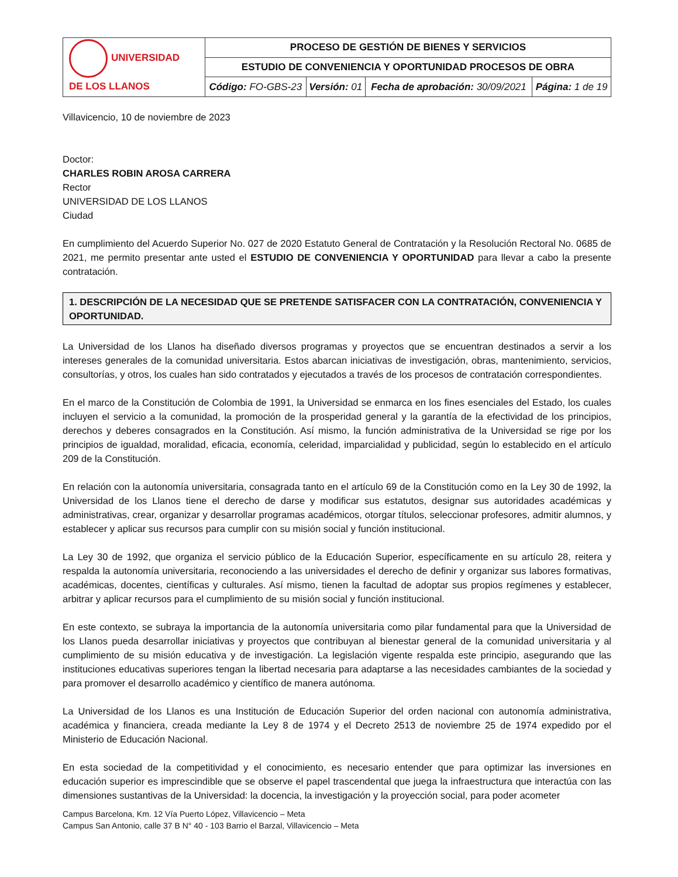| UNIVERSIDAD DE LOS LLANOS | PROCESO DE GESTIÓN DE BIENES Y SERVICIOS | | | |
| | ESTUDIO DE CONVENIENCIA Y OPORTUNIDAD PROCESOS DE OBRA | | | |
| | Código: FO-GBS-23 | Versión: 01 | Fecha de aprobación: 30/09/2021 | Página: 1 de 19 |
Villavicencio, 10 de noviembre de 2023
Doctor:
CHARLES ROBIN AROSA CARRERA
Rector
UNIVERSIDAD DE LOS LLANOS
Ciudad
En cumplimiento del Acuerdo Superior No. 027 de 2020 Estatuto General de Contratación y la Resolución Rectoral No. 0685 de 2021, me permito presentar ante usted el ESTUDIO DE CONVENIENCIA Y OPORTUNIDAD para llevar a cabo la presente contratación.
1. DESCRIPCIÓN DE LA NECESIDAD QUE SE PRETENDE SATISFACER CON LA CONTRATACIÓN, CONVENIENCIA Y OPORTUNIDAD.
La Universidad de los Llanos ha diseñado diversos programas y proyectos que se encuentran destinados a servir a los intereses generales de la comunidad universitaria. Estos abarcan iniciativas de investigación, obras, mantenimiento, servicios, consultorías, y otros, los cuales han sido contratados y ejecutados a través de los procesos de contratación correspondientes.
En el marco de la Constitución de Colombia de 1991, la Universidad se enmarca en los fines esenciales del Estado, los cuales incluyen el servicio a la comunidad, la promoción de la prosperidad general y la garantía de la efectividad de los principios, derechos y deberes consagrados en la Constitución. Así mismo, la función administrativa de la Universidad se rige por los principios de igualdad, moralidad, eficacia, economía, celeridad, imparcialidad y publicidad, según lo establecido en el artículo 209 de la Constitución.
En relación con la autonomía universitaria, consagrada tanto en el artículo 69 de la Constitución como en la Ley 30 de 1992, la Universidad de los Llanos tiene el derecho de darse y modificar sus estatutos, designar sus autoridades académicas y administrativas, crear, organizar y desarrollar programas académicos, otorgar títulos, seleccionar profesores, admitir alumnos, y establecer y aplicar sus recursos para cumplir con su misión social y función institucional.
La Ley 30 de 1992, que organiza el servicio público de la Educación Superior, específicamente en su artículo 28, reitera y respalda la autonomía universitaria, reconociendo a las universidades el derecho de definir y organizar sus labores formativas, académicas, docentes, científicas y culturales. Así mismo, tienen la facultad de adoptar sus propios regímenes y establecer, arbitrar y aplicar recursos para el cumplimiento de su misión social y función institucional.
En este contexto, se subraya la importancia de la autonomía universitaria como pilar fundamental para que la Universidad de los Llanos pueda desarrollar iniciativas y proyectos que contribuyan al bienestar general de la comunidad universitaria y al cumplimiento de su misión educativa y de investigación. La legislación vigente respalda este principio, asegurando que las instituciones educativas superiores tengan la libertad necesaria para adaptarse a las necesidades cambiantes de la sociedad y para promover el desarrollo académico y científico de manera autónoma.
La Universidad de los Llanos es una Institución de Educación Superior del orden nacional con autonomía administrativa, académica y financiera, creada mediante la Ley 8 de 1974 y el Decreto 2513 de noviembre 25 de 1974 expedido por el Ministerio de Educación Nacional.
En esta sociedad de la competitividad y el conocimiento, es necesario entender que para optimizar las inversiones en educación superior es imprescindible que se observe el papel trascendental que juega la infraestructura que interactúa con las dimensiones sustantivas de la Universidad: la docencia, la investigación y la proyección social, para poder acometer
Campus Barcelona, Km. 12 Vía Puerto López, Villavicencio – Meta
Campus San Antonio, calle 37 B N° 40 - 103 Barrio el Barzal, Villavicencio – Meta